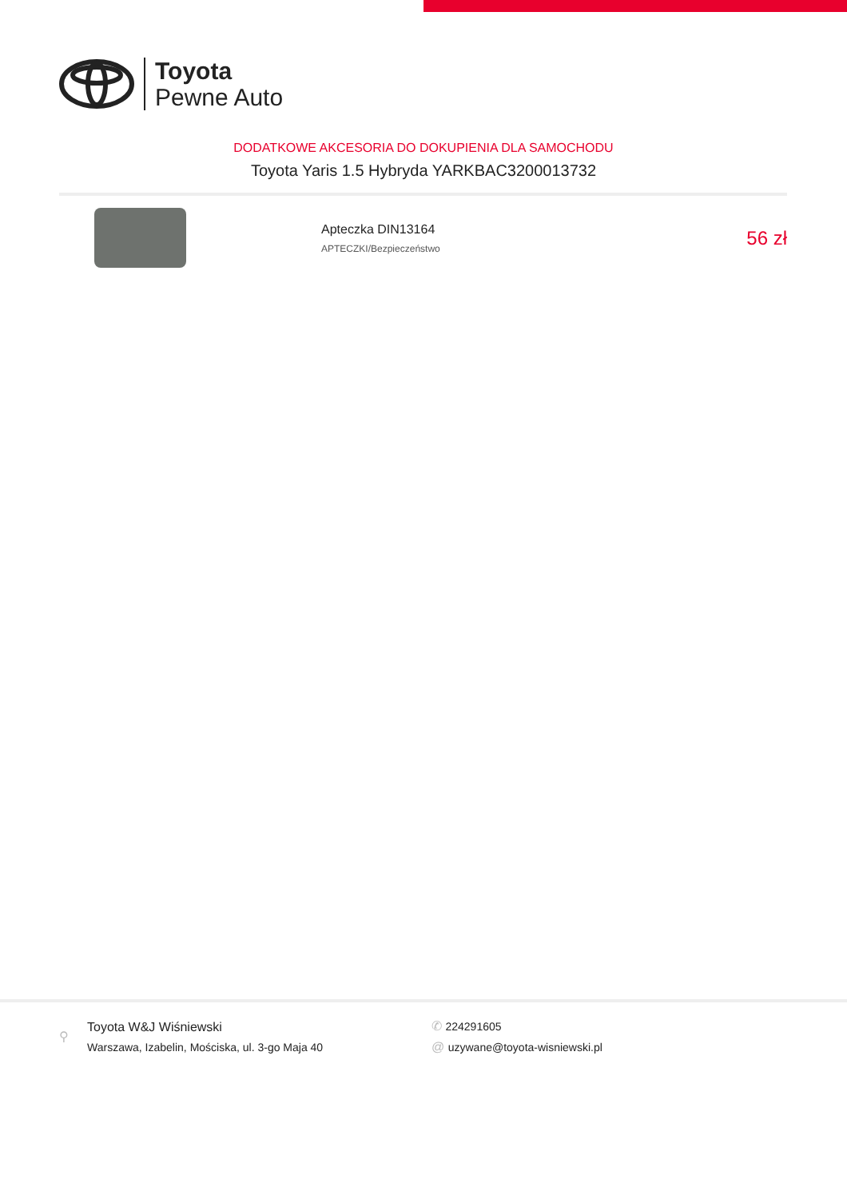Toyota
Pewne Auto
DODATKOWE AKCESORIA DO DOKUPIENIA DLA SAMOCHODU
Toyota Yaris 1.5 Hybryda YARKBAC3200013732
Apteczka DIN13164
APTECZKI/Bezpieczeństwo
56 zł
⚲
Toyota W&J Wiśniewski
Warszawa, Izabelin, Mościska, ul. 3-go Maja 40
✆ 224291605
@ uzywane@toyota-wisniewski.pl